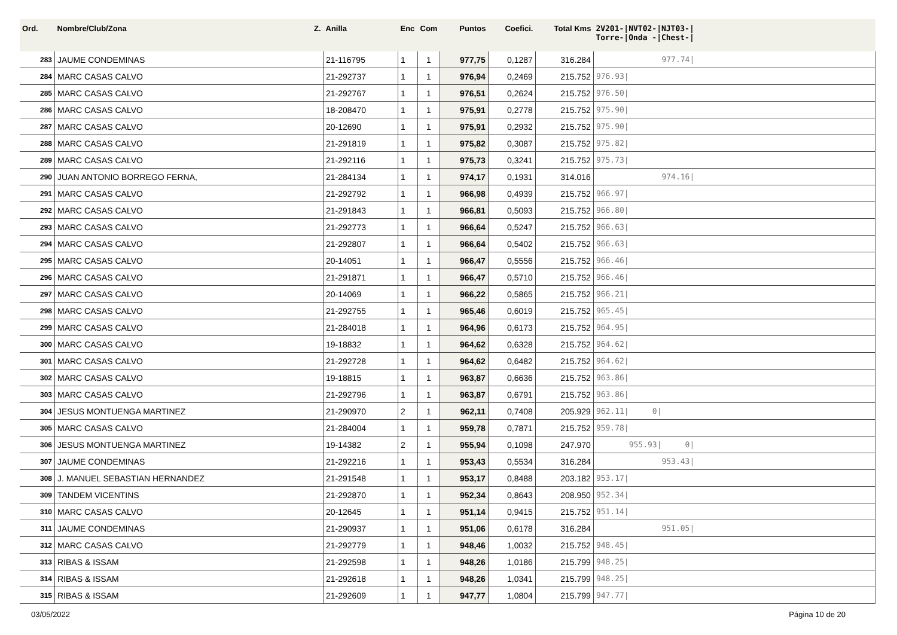| Ord. | Nombre/Club/Zona Z. | Anilla | Enc | Com | Puntos | Coefici. | Total Kms | 2V201-/NVT02-/NJT03-/ Torre-/Onda -/Chest-/ |
| --- | --- | --- | --- | --- | --- | --- | --- | --- |
| 283 | JAUME CONDEMINAS | 21-116795 | 1 | 1 | 977,75 | 0,1287 | 316.284 | 977.74/ |
| 284 | MARC CASAS CALVO | 21-292737 | 1 | 1 | 976,94 | 0,2469 | 215.752 | 976.93/ |
| 285 | MARC CASAS CALVO | 21-292767 | 1 | 1 | 976,51 | 0,2624 | 215.752 | 976.50/ |
| 286 | MARC CASAS CALVO | 18-208470 | 1 | 1 | 975,91 | 0,2778 | 215.752 | 975.90/ |
| 287 | MARC CASAS CALVO | 20-12690 | 1 | 1 | 975,91 | 0,2932 | 215.752 | 975.90/ |
| 288 | MARC CASAS CALVO | 21-291819 | 1 | 1 | 975,82 | 0,3087 | 215.752 | 975.82/ |
| 289 | MARC CASAS CALVO | 21-292116 | 1 | 1 | 975,73 | 0,3241 | 215.752 | 975.73/ |
| 290 | JUAN ANTONIO BORREGO FERNA, | 21-284134 | 1 | 1 | 974,17 | 0,1931 | 314.016 | 974.16/ |
| 291 | MARC CASAS CALVO | 21-292792 | 1 | 1 | 966,98 | 0,4939 | 215.752 | 966.97/ |
| 292 | MARC CASAS CALVO | 21-291843 | 1 | 1 | 966,81 | 0,5093 | 215.752 | 966.80/ |
| 293 | MARC CASAS CALVO | 21-292773 | 1 | 1 | 966,64 | 0,5247 | 215.752 | 966.63/ |
| 294 | MARC CASAS CALVO | 21-292807 | 1 | 1 | 966,64 | 0,5402 | 215.752 | 966.63/ |
| 295 | MARC CASAS CALVO | 20-14051 | 1 | 1 | 966,47 | 0,5556 | 215.752 | 966.46/ |
| 296 | MARC CASAS CALVO | 21-291871 | 1 | 1 | 966,47 | 0,5710 | 215.752 | 966.46/ |
| 297 | MARC CASAS CALVO | 20-14069 | 1 | 1 | 966,22 | 0,5865 | 215.752 | 966.21/ |
| 298 | MARC CASAS CALVO | 21-292755 | 1 | 1 | 965,46 | 0,6019 | 215.752 | 965.45/ |
| 299 | MARC CASAS CALVO | 21-284018 | 1 | 1 | 964,96 | 0,6173 | 215.752 | 964.95/ |
| 300 | MARC CASAS CALVO | 19-18832 | 1 | 1 | 964,62 | 0,6328 | 215.752 | 964.62/ |
| 301 | MARC CASAS CALVO | 21-292728 | 1 | 1 | 964,62 | 0,6482 | 215.752 | 964.62/ |
| 302 | MARC CASAS CALVO | 19-18815 | 1 | 1 | 963,87 | 0,6636 | 215.752 | 963.86/ |
| 303 | MARC CASAS CALVO | 21-292796 | 1 | 1 | 963,87 | 0,6791 | 215.752 | 963.86/ |
| 304 | JESUS MONTUENGA MARTINEZ | 21-290970 | 2 | 1 | 962,11 | 0,7408 | 205.929 | 962.11/ 0/ |
| 305 | MARC CASAS CALVO | 21-284004 | 1 | 1 | 959,78 | 0,7871 | 215.752 | 959.78/ |
| 306 | JESUS MONTUENGA MARTINEZ | 19-14382 | 2 | 1 | 955,94 | 0,1098 | 247.970 | 955.93/ 0/ |
| 307 | JAUME CONDEMINAS | 21-292216 | 1 | 1 | 953,43 | 0,5534 | 316.284 | 953.43/ |
| 308 | J. MANUEL SEBASTIAN HERNANDEZ | 21-291548 | 1 | 1 | 953,17 | 0,8488 | 203.182 | 953.17/ |
| 309 | TANDEM VICENTINS | 21-292870 | 1 | 1 | 952,34 | 0,8643 | 208.950 | 952.34/ |
| 310 | MARC CASAS CALVO | 20-12645 | 1 | 1 | 951,14 | 0,9415 | 215.752 | 951.14/ |
| 311 | JAUME CONDEMINAS | 21-290937 | 1 | 1 | 951,06 | 0,6178 | 316.284 | 951.05/ |
| 312 | MARC CASAS CALVO | 21-292779 | 1 | 1 | 948,46 | 1,0032 | 215.752 | 948.45/ |
| 313 | RIBAS & ISSAM | 21-292598 | 1 | 1 | 948,26 | 1,0186 | 215.799 | 948.25/ |
| 314 | RIBAS & ISSAM | 21-292618 | 1 | 1 | 948,26 | 1,0341 | 215.799 | 948.25/ |
| 315 | RIBAS & ISSAM | 21-292609 | 1 | 1 | 947,77 | 1,0804 | 215.799 | 947.77/ |
03/05/2022 Página 10 de 20